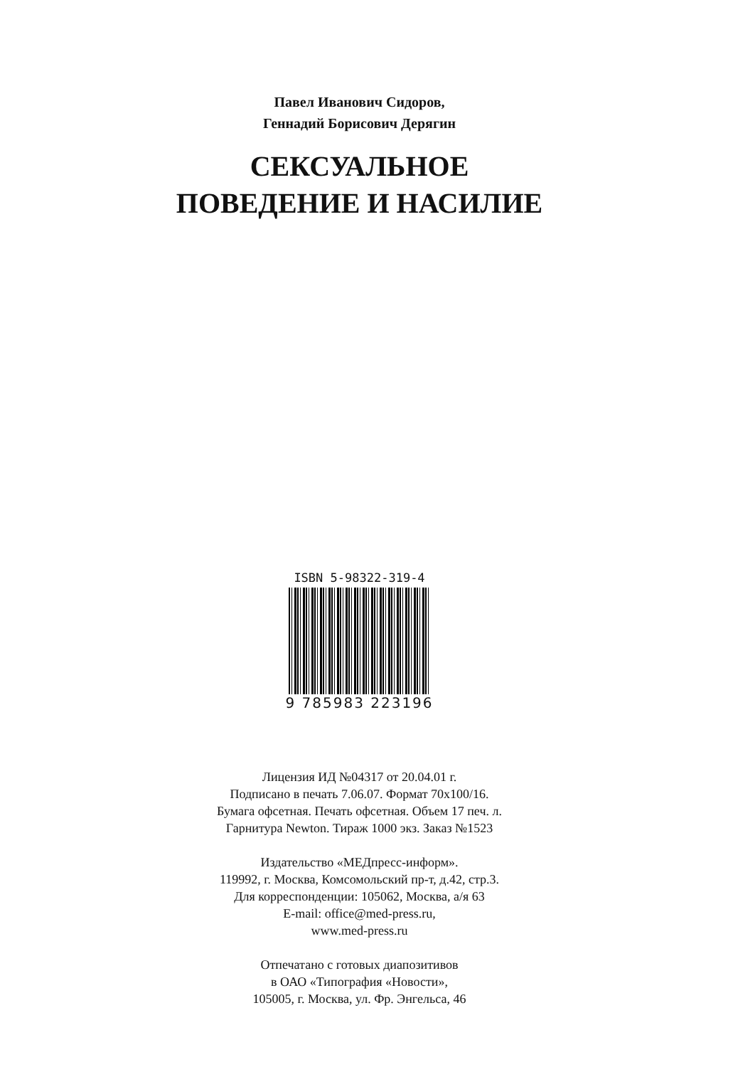Павел Иванович Сидоров,
Геннадий Борисович Дерягин
СЕКСУАЛЬНОЕ
ПОВЕДЕНИЕ И НАСИЛИЕ
ISBN 5-98322-319-4
9 785983 223196
Лицензия ИД №04317 от 20.04.01 г.
Подписано в печать 7.06.07. Формат 70х100/16.
Бумага офсетная. Печать офсетная. Объем 17 печ. л.
Гарнитура Newton. Тираж 1000 экз. Заказ №1523
Издательство «МЕДпресс-информ».
119992, г. Москва, Комсомольский пр-т, д.42, стр.3.
Для корреспонденции: 105062, Москва, а/я 63
E-mail: office@med-press.ru,
www.med-press.ru
Отпечатано с готовых диапозитивов
в ОАО «Типография «Новости»,
105005, г. Москва, ул. Фр. Энгельса, 46